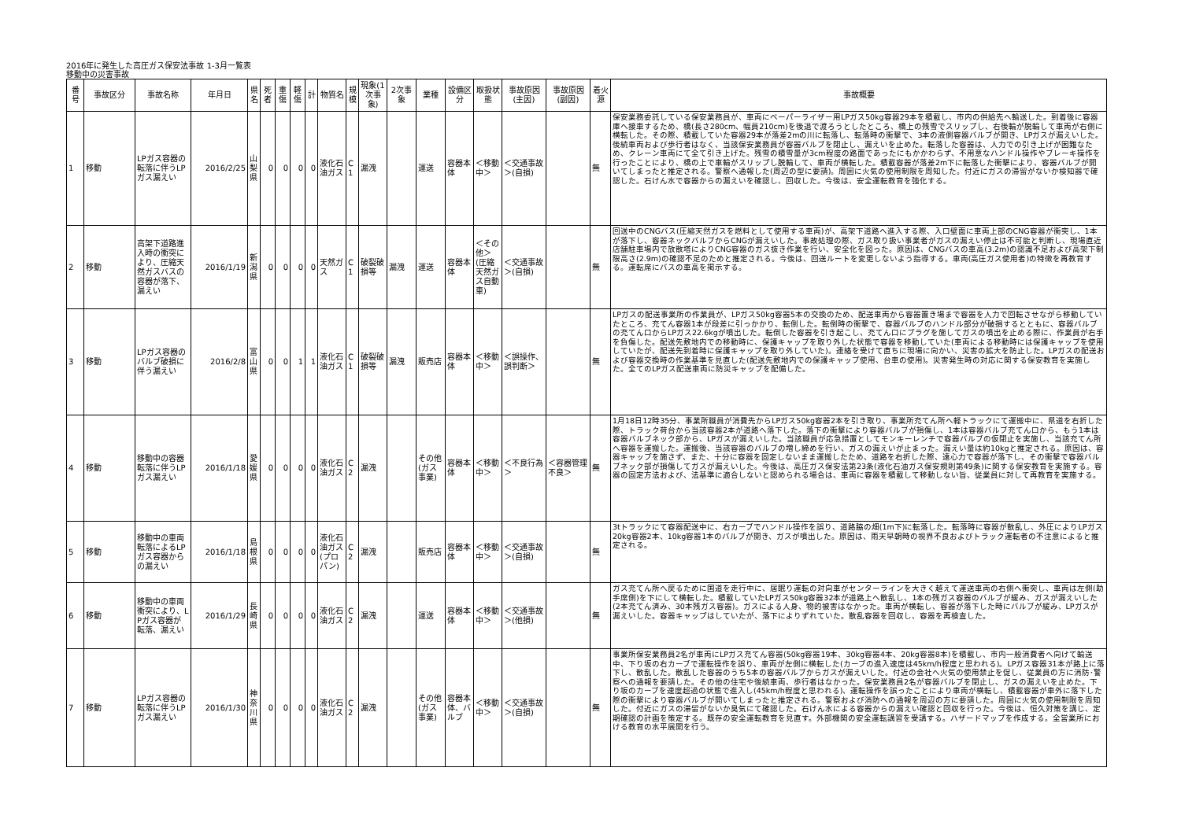2016年に発生した高圧ガス保安法事故 1-3月一覧表
移動中の災害事故
| 番号 | 事故区分 | 事故名称 | 年月日 | 県名 | 死者 | 重傷 | 軽傷 | 計 | 物質名 | 規模 | 現象(1次事象) | 2次事象 | 業種 | 設備区分 | 取扱状態 | 事故原因(主因) | 事故原因(副因) | 着火源 | 事故概要 |
| --- | --- | --- | --- | --- | --- | --- | --- | --- | --- | --- | --- | --- | --- | --- | --- | --- | --- | --- | --- |
| 1 | 移動 | LPガス容器の転落に伴うLPガス漏えい | 2016/2/25 | 山梨県 | 0 | 0 | 0 | 0 | 液化石油ガス | C1 | 漏洩 | | 運送 | 容器本体 | ＜移動中＞ | ＜交通事故＞(自損) | | 無 | 保安業務委託している保安業務員が、車両にベーパーライザー用LPガス50kg容器29本を積載し、市内の供給先へ輸送した。到着後に容器庫へ接車するため、橋(長さ280cm、幅員210cm)を後退で渡ろうとしたところ、橋上の残雪でスリップし、右後輪が脱輪して車両が右側に横転した。その際、積載していた容器29本が落差2mの川に転落し、転落時の衝撃で、3本の液側容器バルブが開き、LPガスが漏えいした。後続車両および歩行者はなく、当該保安業務員が容器バルブを閉止し、漏えいを止めた。転落した容器は、人力での引き上げが困難なため、クレーン車両にて全て引き上げた。残雪の積雪量が3cm程度の路面であったにもかかわらず、不用意なハンドル操作やブレーキ操作を行ったことにより、橋の上で車輪がスリップし脱輪して、車両が横転した。積載容器が落差2m下に転落した衝撃により、容器バルブが開いてしまったと推定される。警察へ通報した(周辺の型に要請)。周囲に火気の使用制限を周知した。付近にガスの滞留がないか検知器で確認した。石けん水で容器からの漏えいを確認し、回収した。今後は、安全運転教育を強化する。 |
| 2 | 移動 | 高架下道路進入時の衝突により、圧縮天然ガスバスの容器が落下、漏えい | 2016/1/19 | 新潟県 | 0 | 0 | 0 | 0 | 天然ガス | C1 | 破裂破損等 | 漏洩 | 運送 | 容器本体 | ＜その他＞(圧縮天然ガス自動車) | ＜交通事故＞(自損) | | 無 | 回送中のCNGバス(圧縮天然ガスを燃料として使用する車両)が、高架下道路へ進入する際、入口壁面に車両上部のCNG容器が衝突し、1本が落下し、容器ネックバルブからCNGが漏えいした。事故処理の際、ガス取り扱い事業者がガスの漏えい停止は不可能と判断し、現場直近店舗駐車場内で放散塔によりCNG容器のガス抜き作業を行い、安全化を図った。原因は、CNGバスの車高(3.2m)の認識不足および高架下制限高さ(2.9m)の確認不足のためと推定される。今後は、回送ルートを変更しないよう指導する。車両(高圧ガス使用者)の特徴を再教育する。運転席にバスの車高を掲示する。 |
| 3 | 移動 | LPガス容器のバルブ破損に伴う漏えい | 2016/2/8 | 富山県 | 0 | 0 | 1 | 1 | 液化石油ガス | C1 | 破裂破損等 | 漏洩 | 販売店 | 容器本体 | ＜移動中＞ | ＜誤操作、誤判断＞ | | 無 | LPガスの配送事業所の作業員が、LPガス50kg容器5本の交換のため、配送車両から容器置き場まで容器を人力で回転させながら移動していたところ、充てん容器1本が段差に引っかかり、転倒した。転倒時の衝撃で、容器バルブのハンドル部分が破損するとともに、容器バルブの充てん口からLPガス22.6kgが噴出した。転倒した容器を引き起こし、充てん口にプラグを施してガスの噴出を止める際に、作業員が右手を負傷した。配送先敷地内での移動時に、保護キャップを取り外した状態で容器を移動していた(車両による移動時には保護キャップを使用していたが、配送先到着時に保護キャップを取り外していた)。連絡を受けて直ちに現場に向かい、災害の拡大を防止した。LPガスの配送および容器交換時の作業基準を見直した(配送先敷地内での保護キャップ使用、台車の使用)。災害発生時の対応に関する保安教育を実施した。全てのLPガス配送車両に防災キャップを配備した。 |
| 4 | 移動 | 移動中の容器転落に伴うLPガス漏えい | 2016/1/18 | 愛媛県 | 0 | 0 | 0 | 0 | 液化石油ガス | C2 | 漏洩 | | その他(ガス事業) | 容器本体 | ＜移動中＞ | ＜不良行為＞ | ＜容器管理不良＞ | 無 | 1月18日12時35分、事業所職員が消費先からLPガス50kg容器2本を引き取り、事業所充てん所へ軽トラックにて運搬中に、県道を右折した際、トラック荷台から当該容器2本が道路へ落下した。落下の衝撃により容器バルブが損傷し、1本は容器バルブ充てん口から、もう1本は容器バルブネック部から、LPガスが漏えいした。当該職員が応急措置としてモンキーレンチで容器バルブの仮閉止を実施し、当該充てん所へ容器を運搬した。運搬後、当該容器のバルブの増し締めを行い、ガスの漏えいが止まった。漏えい量は約10kgと推定される。原因は、容器キャップを施さず、また、十分に容器を固定しないまま運搬したため、道路を右折した際、遠心力で容器が落下し、その衝撃で容器バルブネック部が損傷してガスが漏えいした。今後は、高圧ガス保安法第23条(液化石油ガス保安規則第49条)に関する保安教育を実施する。容器の固定方法および、法基準に適合しないと認められる場合は、車両に容器を積載して移動しない旨、従業員に対して再教育を実施する。 |
| 5 | 移動 | 移動中の車両転落によるLPガス容器からの漏えい | 2016/1/18 | 島根県 | 0 | 0 | 0 | 0 | 液化石油ガス(プロパン) | C2 | 漏洩 | | 販売店 | 容器本体 | ＜移動中＞ | ＜交通事故＞(自損) | | 無 | 3tトラックにて容器配送中に、右カーブでハンドル操作を誤り、道路脇の畑(1m下)に転落した。転落時に容器が散乱し、外圧によりLPガス20kg容器2本、10kg容器1本のバルブが開き、ガスが噴出した。原因は、雨天早朝時の視界不良およびトラック運転者の不注意によると推定される。 |
| 6 | 移動 | 移動中の車両衝突により、LPガス容器が転落、漏えい | 2016/1/29 | 長崎県 | 0 | 0 | 0 | 0 | 液化石油ガス | C2 | 漏洩 | | 運送 | 容器本体 | ＜移動中＞ | ＜交通事故＞(他損) | | 無 | ガス充てん所へ戻るために国道を走行中に、居眠り運転の対向車がセンターラインを大きく越えて運送車両の右側へ衝突し、車両は左側(助手席側)を下にして横転した。積載していたLPガス50kg容器32本が道路上へ散乱し、1本の残ガス容器のバルブが緩み、ガスが漏えいした(2本充てん済み、30本残ガス容器)。ガスによる人身、物的被害はなかった。車両が横転し、容器が落下した時にバルブが緩み、LPガスが漏えいした。容器キャップはしていたが、落下によりずれていた。散乱容器を回収し、容器を再検査した。 |
| 7 | 移動 | LPガス容器の転落に伴うLPガス漏えい | 2016/1/30 | 神奈川県 | 0 | 0 | 0 | 0 | 液化石油ガス | C2 | 漏洩 | | その他(ガス事業) | 容器本体、バルブ | ＜移動中＞ | ＜交通事故＞(自損) | | 無 | 事業所保安業務員2名が車両にLPガス充てん容器(50kg容器19本、30kg容器4本、20kg容器8本)を積載し、市内一般消費者へ向けて輸送中、下り坂の右カーブで運転操作を誤り、車両が左側に横転した(カーブの進入速度は45km/h程度と思われる)。LPガス容器31本が路上に落下し、散乱した。散乱した容器のうち5本の容器バルブからガスが漏えいした。付近の会社へ火気の使用禁止を促し、従業員の方に消防･警察への通報を要請した。その他の住宅や後続車両、歩行者はなかった。保安業務員2名が容器バルブを閉止し、ガスの漏えいを止めた。下り坂のカーブを速度超過の状態で進入し(45km/h程度と思われる)、運転操作を誤ったことにより車両が横転し、積載容器が車外に落下した際の衝撃により容器バルブが開いてしまったと推定される。警察および消防への通報を周辺の方に要請した。周囲に火気の使用制限を周知した。付近にガスの滞留がないか臭気にて確認した。石けん水による容器からの漏えい確認と回収を行った。今後は、恒久対策を講じ、定期確認の計画を策定する。既存の安全運転教育を見直す。外部機関の安全運転講習を受講する。ハザードマップを作成する。全営業所における教育の水平展開を行う。 |